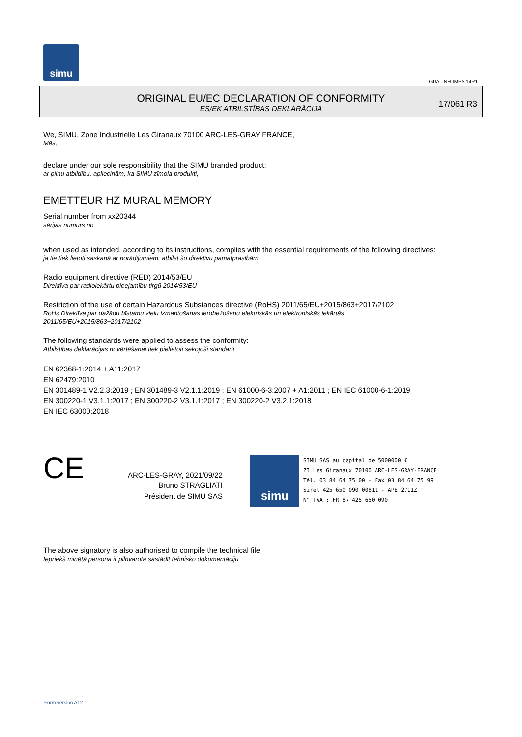simu
GUAL-NH-IMPS 14R1
ORIGINAL EU/EC DECLARATION OF CONFORMITY
ES/EK ATBILSTĪBAS DEKLARĀCIJA
17/061 R3
We, SIMU, Zone Industrielle Les Giranaux 70100 ARC-LES-GRAY FRANCE,
Mēs,
declare under our sole responsibility that the SIMU branded product:
ar pilnu atbildību, apliecinām, ka SIMU zīmola produkti,
EMETTEUR HZ MURAL MEMORY
Serial number from xx20344
sērijas numurs no
when used as intended, according to its instructions, complies with the essential requirements of the following directives:
ja tie tiek lietoti saskaņā ar norādījumiem, atbilst šo direktīvu pamatprasībām
Radio equipment directive (RED) 2014/53/EU
Direktīva par radioiekārtu pieejamību tirgū 2014/53/EU
Restriction of the use of certain Hazardous Substances directive (RoHS) 2011/65/EU+2015/863+2017/2102
RoHs Direktīva par dažādu bīstamu vielu izmantošanas ierobežošanu elektriskās un elektroniskās iekārtās
2011/65/EU+2015/863+2017/2102
The following standards were applied to assess the conformity:
Atbilstības deklarācijas novērtēšanai tiek pielietoti sekojoši standarti
EN 62368-1:2014 + A11:2017
EN 62479:2010
EN 301489-1 V2.2.3:2019 ; EN 301489-3 V2.1.1:2019 ; EN 61000-6-3:2007 + A1:2011 ; EN IEC 61000-6-1:2019
EN 300220-1 V3.1.1:2017 ; EN 300220-2 V3.1.1:2017 ; EN 300220-2 V3.2.1:2018
EN IEC 63000:2018
CE
ARC-LES-GRAY, 2021/09/22
Bruno STRAGLIATI
Président de SIMU SAS
simu
SIMU SAS au capital de 5000000 €
ZI Les Giranaux 70100 ARC-LES-GRAY-FRANCE
Tél. 03 84 64 75 00 - Fax 03 84 64 75 99
Siret 425 650 090 00811 - APE 2711Z
N° TVA : FR 87 425 650 090
The above signatory is also authorised to compile the technical file
Iepriekš minētā persona ir pilnvarota sastādīt tehnisko dokumentāciju
Form version A12